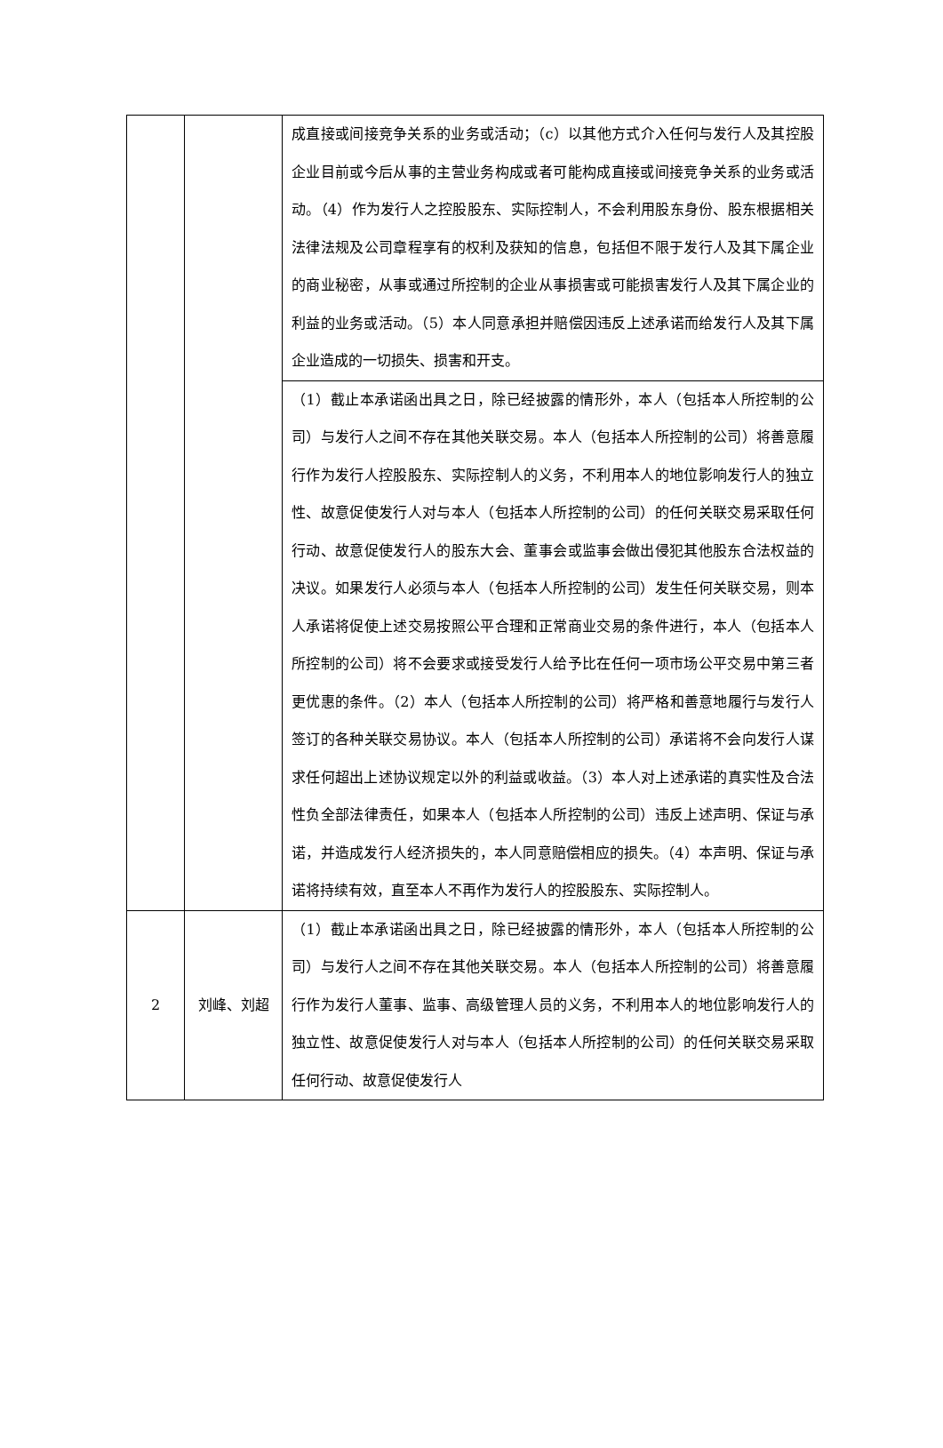| | | 成直接或间接竞争关系的业务或活动；（c）以其他方式介入任何与发行人及其控股企业目前或今后从事的主营业务构成或者可能构成直接或间接竞争关系的业务或活动。（4）作为发行人之控股股东、实际控制人，不会利用股东身份、股东根据相关法律法规及公司章程享有的权利及获知的信息，包括但不限于发行人及其下属企业的商业秘密，从事或通过所控制的企业从事损害或可能损害发行人及其下属企业的利益的业务或活动。（5）本人同意承担并赔偿因违反上述承诺而给发行人及其下属企业造成的一切损失、损害和开支。 |
| | | （1）截止本承诺函出具之日，除已经披露的情形外，本人（包括本人所控制的公司）与发行人之间不存在其他关联交易。本人（包括本人所控制的公司）将善意履行作为发行人控股股东、实际控制人的义务，不利用本人的地位影响发行人的独立性、故意促使发行人对与本人（包括本人所控制的公司）的任何关联交易采取任何行动、故意促使发行人的股东大会、董事会或监事会做出侵犯其他股东合法权益的决议。如果发行人必须与本人（包括本人所控制的公司）发生任何关联交易，则本人承诺将促使上述交易按照公平合理和正常商业交易的条件进行，本人（包括本人所控制的公司）将不会要求或接受发行人给予比在任何一项市场公平交易中第三者更优惠的条件。（2）本人（包括本人所控制的公司）将严格和善意地履行与发行人签订的各种关联交易协议。本人（包括本人所控制的公司）承诺将不会向发行人谋求任何超出上述协议规定以外的利益或收益。（3）本人对上述承诺的真实性及合法性负全部法律责任，如果本人（包括本人所控制的公司）违反上述声明、保证与承诺，并造成发行人经济损失的，本人同意赔偿相应的损失。（4）本声明、保证与承诺将持续有效，直至本人不再作为发行人的控股股东、实际控制人。 |
| 2 | 刘峰、刘超 | （1）截止本承诺函出具之日，除已经披露的情形外，本人（包括本人所控制的公司）与发行人之间不存在其他关联交易。本人（包括本人所控制的公司）将善意履行作为发行人董事、监事、高级管理人员的义务，不利用本人的地位影响发行人的独立性、故意促使发行人对与本人（包括本人所控制的公司）的任何关联交易采取任何行动、故意促使发行人 |